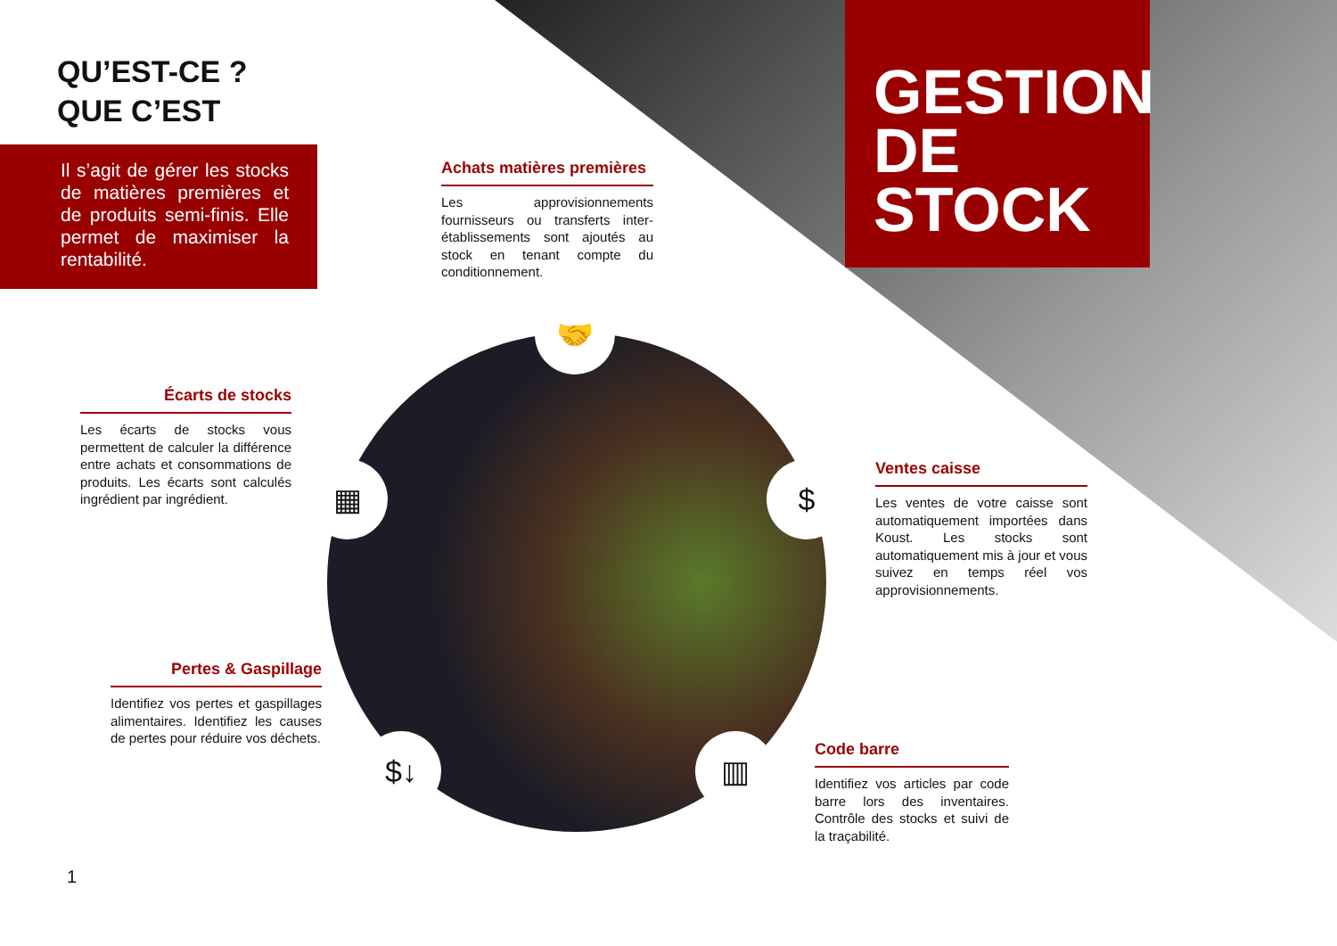🤝
▦ $
$↓ ▥
QU’EST-CE ?
QUE C’EST
Il s’agit de gérer les stocks de matières premières et de produits semi-finis. Elle permet de maximiser la rentabilité.
GESTION
DE STOCK
Achats matières premières
Les approvisionnements fournisseurs ou transferts inter-établissements sont ajoutés au stock en tenant compte du conditionnement.
Écarts de stocks
Les écarts de stocks vous permettent de calculer la différence entre achats et consommations de produits. Les écarts sont calculés ingrédient par ingrédient.
Ventes caisse
Les ventes de votre caisse sont automatiquement importées dans Koust. Les stocks sont automatiquement mis à jour et vous suivez en temps réel vos approvisionnements.
Pertes & Gaspillage
Identifiez vos pertes et gaspillages alimentaires. Identifiez les causes de pertes pour réduire vos déchets.
Code barre
Identifiez vos articles par code barre lors des inventaires. Contrôle des stocks et suivi de la traçabilité.
1